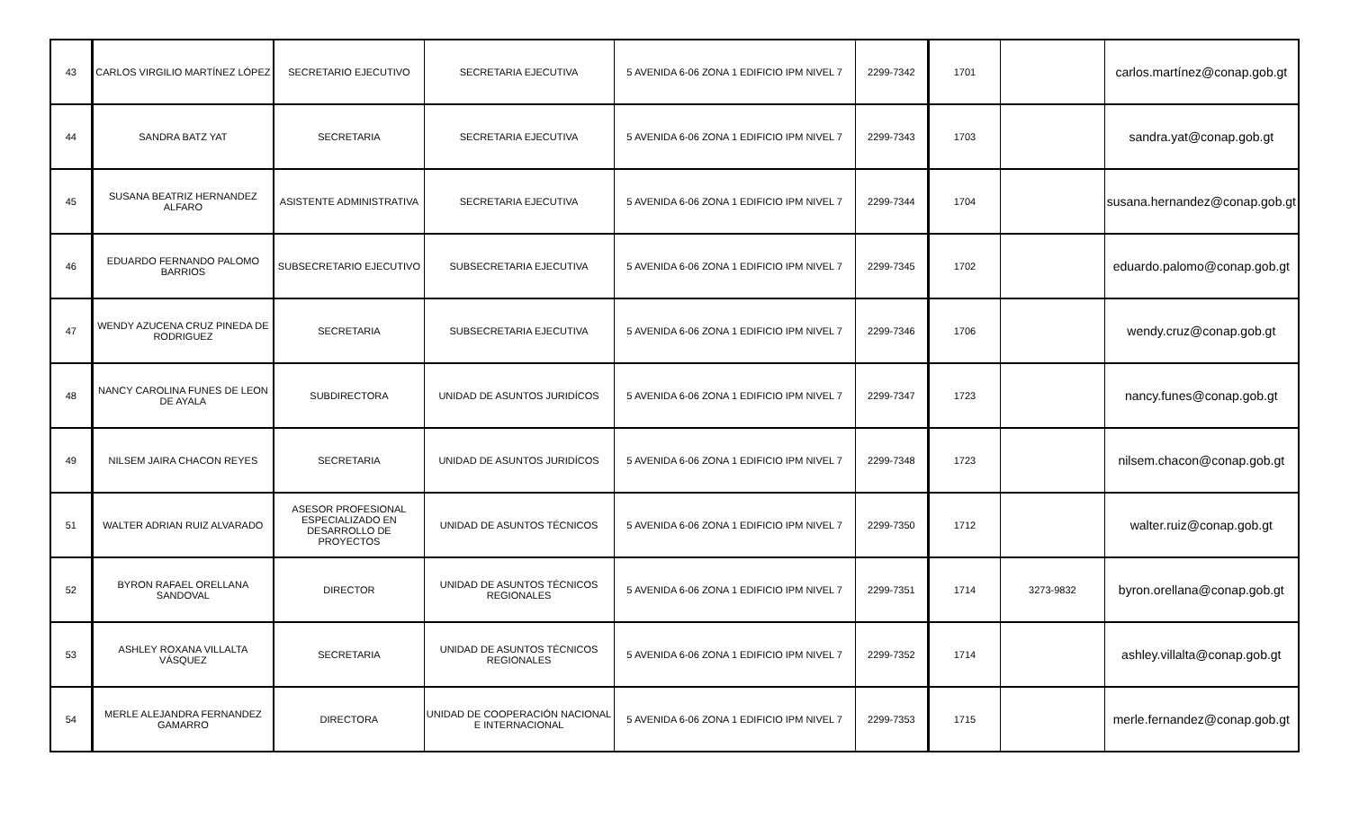| 43 | CARLOS VIRGILIO MARTÍNEZ LÓPEZ | SECRETARIO EJECUTIVO | SECRETARIA EJECUTIVA | 5 AVENIDA 6-06 ZONA 1 EDIFICIO IPM NIVEL 7 | 2299-7342 | 1701 | | carlos.martínez@conap.gob.gt |
| 44 | SANDRA BATZ YAT | SECRETARIA | SECRETARIA EJECUTIVA | 5 AVENIDA 6-06 ZONA 1 EDIFICIO IPM NIVEL 7 | 2299-7343 | 1703 | | sandra.yat@conap.gob.gt |
| 45 | SUSANA BEATRIZ HERNANDEZ ALFARO | ASISTENTE ADMINISTRATIVA | SECRETARIA EJECUTIVA | 5 AVENIDA 6-06 ZONA 1 EDIFICIO IPM NIVEL 7 | 2299-7344 | 1704 | | susana.hernandez@conap.gob.gt |
| 46 | EDUARDO FERNANDO PALOMO BARRIOS | SUBSECRETARIO EJECUTIVO | SUBSECRETARIA EJECUTIVA | 5 AVENIDA 6-06 ZONA 1 EDIFICIO IPM NIVEL 7 | 2299-7345 | 1702 | | eduardo.palomo@conap.gob.gt |
| 47 | WENDY AZUCENA CRUZ PINEDA DE RODRIGUEZ | SECRETARIA | SUBSECRETARIA EJECUTIVA | 5 AVENIDA 6-06 ZONA 1 EDIFICIO IPM NIVEL 7 | 2299-7346 | 1706 | | wendy.cruz@conap.gob.gt |
| 48 | NANCY CAROLINA FUNES DE LEON DE AYALA | SUBDIRECTORA | UNIDAD DE ASUNTOS JURIDÍCOS | 5 AVENIDA 6-06 ZONA 1 EDIFICIO IPM NIVEL 7 | 2299-7347 | 1723 | | nancy.funes@conap.gob.gt |
| 49 | NILSEM JAIRA CHACON REYES | SECRETARIA | UNIDAD DE ASUNTOS JURIDÍCOS | 5 AVENIDA 6-06 ZONA 1 EDIFICIO IPM NIVEL 7 | 2299-7348 | 1723 | | nilsem.chacon@conap.gob.gt |
| 51 | WALTER ADRIAN RUIZ ALVARADO | ASESOR PROFESIONAL ESPECIALIZADO EN DESARROLLO DE PROYECTOS | UNIDAD DE ASUNTOS TÉCNICOS | 5 AVENIDA 6-06 ZONA 1 EDIFICIO IPM NIVEL 7 | 2299-7350 | 1712 | | walter.ruiz@conap.gob.gt |
| 52 | BYRON RAFAEL ORELLANA SANDOVAL | DIRECTOR | UNIDAD DE ASUNTOS TÉCNICOS REGIONALES | 5 AVENIDA 6-06 ZONA 1 EDIFICIO IPM NIVEL 7 | 2299-7351 | 1714 | 3273-9832 | byron.orellana@conap.gob.gt |
| 53 | ASHLEY ROXANA VILLALTA VÁSQUEZ | SECRETARIA | UNIDAD DE ASUNTOS TÉCNICOS REGIONALES | 5 AVENIDA 6-06 ZONA 1 EDIFICIO IPM NIVEL 7 | 2299-7352 | 1714 | | ashley.villalta@conap.gob.gt |
| 54 | MERLE ALEJANDRA FERNANDEZ GAMARRO | DIRECTORA | UNIDAD DE COOPERACIÓN NACIONAL E INTERNACIONAL | 5 AVENIDA 6-06 ZONA 1 EDIFICIO IPM NIVEL 7 | 2299-7353 | 1715 | | merle.fernandez@conap.gob.gt |